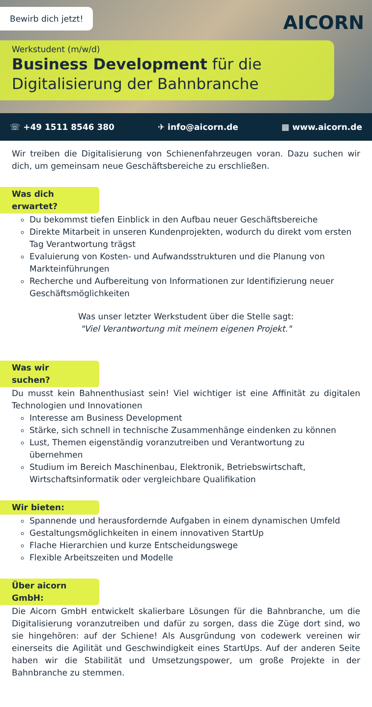Bewirb dich jetzt!
AICORN
Werkstudent (m/w/d)
Business Development für die Digitalisierung der Bahnbranche
☏ +49 1511 8546 380 ✈ info@aicorn.de ▦ www.aicorn.de
Wir treiben die Digitalisierung von Schienenfahrzeugen voran. Dazu suchen wir dich, um gemeinsam neue Geschäftsbereiche zu erschließen.
Was dich erwartet?
Du bekommst tiefen Einblick in den Aufbau neuer Geschäftsbereiche
Direkte Mitarbeit in unseren Kundenprojekten, wodurch du direkt vom ersten Tag Verantwortung trägst
Evaluierung von Kosten- und Aufwandsstrukturen und die Planung von Markteinführungen
Recherche und Aufbereitung von Informationen zur Identifizierung neuer Geschäftsmöglichkeiten
Was unser letzter Werkstudent über die Stelle sagt:
"Viel Verantwortung mit meinem eigenen Projekt."
Was wir suchen?
Du musst kein Bahnenthusiast sein! Viel wichtiger ist eine Affinität zu digitalen Technologien und Innovationen
Interesse am Business Development
Stärke, sich schnell in technische Zusammenhänge eindenken zu können
Lust, Themen eigenständig voranzutreiben und Verantwortung zu übernehmen
Studium im Bereich Maschinenbau, Elektronik, Betriebswirtschaft, Wirtschaftsinformatik oder vergleichbare Qualifikation
Wir bieten:
Spannende und herausfordernde Aufgaben in einem dynamischen Umfeld
Gestaltungsmöglichkeiten in einem innovativen StartUp
Flache Hierarchien und kurze Entscheidungswege
Flexible Arbeitszeiten und Modelle
Über aicorn GmbH:
Die Aicorn GmbH entwickelt skalierbare Lösungen für die Bahnbranche, um die Digitalisierung voranzutreiben und dafür zu sorgen, dass die Züge dort sind, wo sie hingehören: auf der Schiene! Als Ausgründung von codewerk vereinen wir einerseits die Agilität und Geschwindigkeit eines StartUps. Auf der anderen Seite haben wir die Stabilität und Umsetzungspower, um große Projekte in der Bahnbranche zu stemmen.